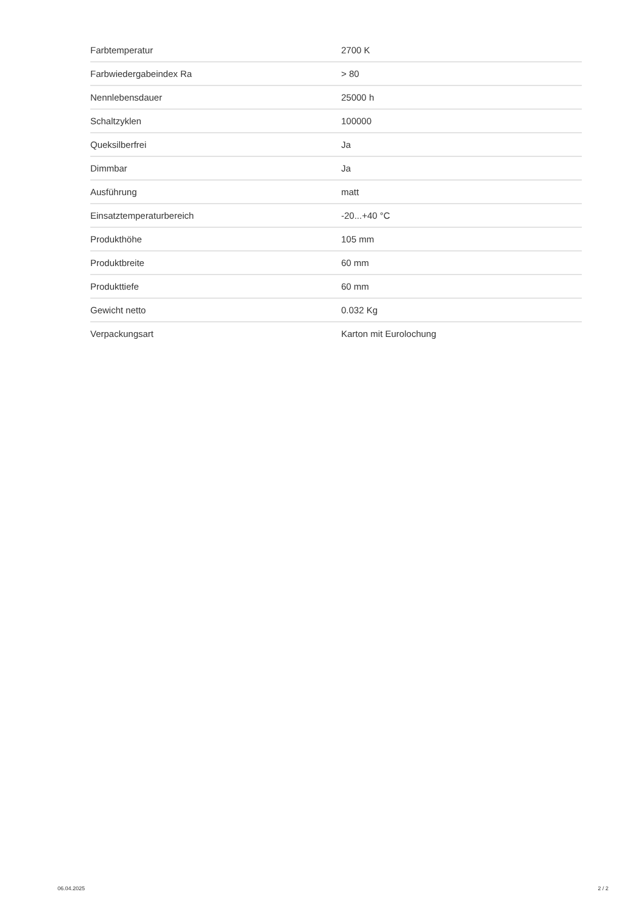| Farbtemperatur | 2700 K |
| Farbwiedergabeindex Ra | > 80 |
| Nennlebensdauer | 25000 h |
| Schaltzyklen | 100000 |
| Queksilberfrei | Ja |
| Dimmbar | Ja |
| Ausführung | matt |
| Einsatztemperaturbereich | -20...+40 °C |
| Produkthöhe | 105 mm |
| Produktbreite | 60 mm |
| Produkttiefe | 60 mm |
| Gewicht netto | 0.032 Kg |
| Verpackungsart | Karton mit Eurolochung |
06.04.2025 2 / 2